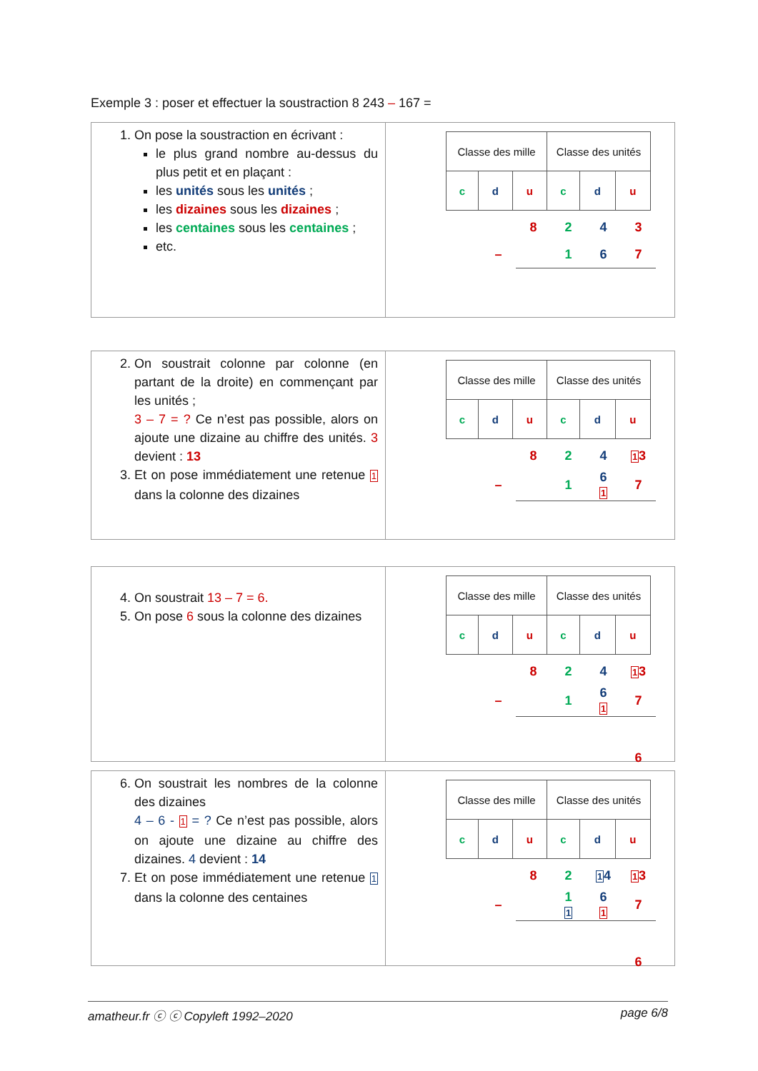Exemple 3 : poser et effectuer la soustraction 8 243 – 167 =
1. On pose la soustraction en écrivant :
le plus grand nombre au-dessus du plus petit et en plaçant :
les unités sous les unités ;
les dizaines sous les dizaines ;
les centaines sous les centaines ;
etc.
| Classe des mille | | | Classe des unités | | |
| c | d | u | c | d | u |
| | | 8 | 2 | 4 | 3 |
| | – | | 1 | 6 | 7 |
2. On soustrait colonne par colonne (en partant de la droite) en commençant par les unités ;
3 – 7 = ? Ce n’est pas possible, alors on ajoute une dizaine au chiffre des unités. 3 devient : 13
3. Et on pose immédiatement une retenue 1 dans la colonne des dizaines
| Classe des mille | | | Classe des unités | | |
| c | d | u | c | d | u |
| | | 8 | 2 | 4 | 1 3 |
| | – | | 1 | 6 1 | 7 |
4. On soustrait 13 – 7 = 6.
5. On pose 6 sous la colonne des dizaines
| Classe des mille | | | Classe des unités | | |
| c | d | u | c | d | u |
| | | 8 | 2 | 4 | 1 3 |
| | – | | 1 | 6 1 | 7 |
| | | | | | 6 |
6. On soustrait les nombres de la colonne des dizaines
4 – 6 - 1 = ? Ce n’est pas possible, alors on ajoute une dizaine au chiffre des dizaines. 4 devient : 14
7. Et on pose immédiatement une retenue 1 dans la colonne des centaines
| Classe des mille | | | Classe des unités | | |
| c | d | u | c | d | u |
| | | 8 | 2 | 1 4 | 1 3 |
| | – | | 1 1 | 6 1 | 7 |
| | | | | | 6 |
amatheur.fr ⓒ ⓒ Copyleft 1992–2020 page 6/8